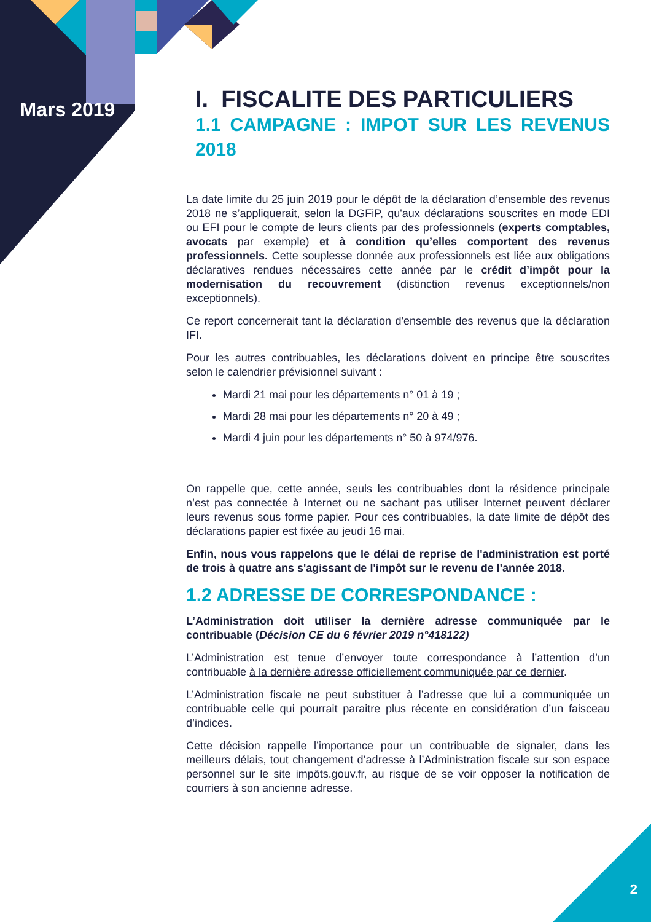Mars 2019
I. FISCALITE DES PARTICULIERS
1.1 CAMPAGNE : IMPOT SUR LES REVENUS 2018
La date limite du 25 juin 2019 pour le dépôt de la déclaration d’ensemble des revenus 2018 ne s’appliquerait, selon la DGFiP, qu'aux déclarations souscrites en mode EDI ou EFI pour le compte de leurs clients par des professionnels (experts comptables, avocats par exemple) et à condition qu’elles comportent des revenus professionnels. Cette souplesse donnée aux professionnels est liée aux obligations déclaratives rendues nécessaires cette année par le crédit d’impôt pour la modernisation du recouvrement (distinction revenus exceptionnels/non exceptionnels).
Ce report concernerait tant la déclaration d'ensemble des revenus que la déclaration IFI.
Pour les autres contribuables, les déclarations doivent en principe être souscrites selon le calendrier prévisionnel suivant :
Mardi 21 mai pour les départements n° 01 à 19 ;
Mardi 28 mai pour les départements n° 20 à 49 ;
Mardi 4 juin pour les départements n° 50 à 974/976.
On rappelle que, cette année, seuls les contribuables dont la résidence principale n’est pas connectée à Internet ou ne sachant pas utiliser Internet peuvent déclarer leurs revenus sous forme papier. Pour ces contribuables, la date limite de dépôt des déclarations papier est fixée au jeudi 16 mai.
Enfin, nous vous rappelons que le délai de reprise de l'administration est porté de trois à quatre ans s'agissant de l'impôt sur le revenu de l'année 2018.
1.2 ADRESSE DE CORRESPONDANCE :
L’Administration doit utiliser la dernière adresse communiquée par le contribuable (Décision CE du 6 février 2019 n°418122)
L’Administration est tenue d’envoyer toute correspondance à l’attention d’un contribuable à la dernière adresse officiellement communiquée par ce dernier.
L’Administration fiscale ne peut substituer à l’adresse que lui a communiquée un contribuable celle qui pourrait paraitre plus récente en considération d’un faisceau d’indices.
Cette décision rappelle l’importance pour un contribuable de signaler, dans les meilleurs délais, tout changement d’adresse à l’Administration fiscale sur son espace personnel sur le site impôts.gouv.fr, au risque de se voir opposer la notification de courriers à son ancienne adresse.
2